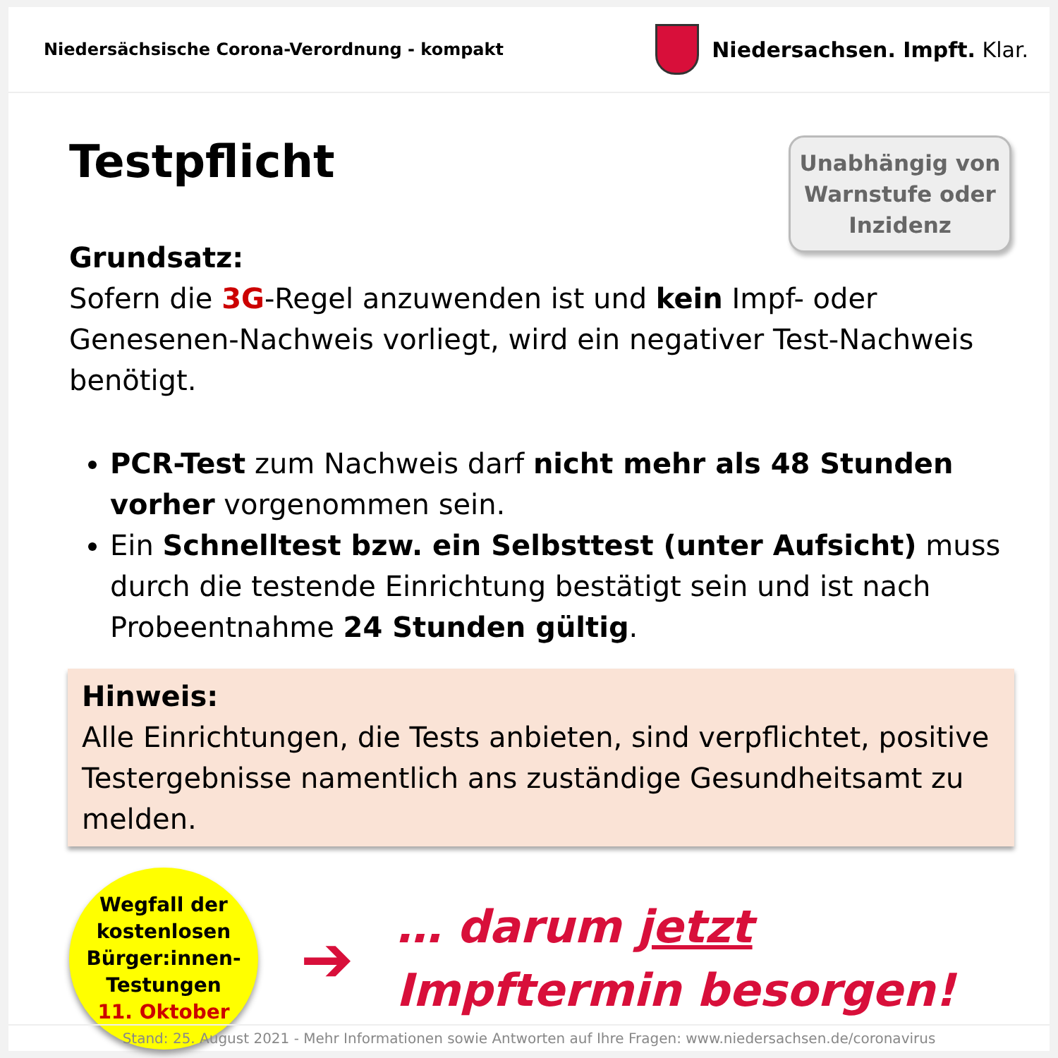Niedersächsische Corona-Verordnung - kompakt
Niedersachsen. Impft. Klar.
Unabhängig von Warnstufe oder Inzidenz
Testpflicht
Grundsatz:
Sofern die 3G-Regel anzuwenden ist und kein Impf- oder Genesenen-Nachweis vorliegt, wird ein negativer Test-Nachweis benötigt.
PCR-Test zum Nachweis darf nicht mehr als 48 Stunden vorher vorgenommen sein.
Ein Schnelltest bzw. ein Selbsttest (unter Aufsicht) muss durch die testende Einrichtung bestätigt sein und ist nach Probeentnahme 24 Stunden gültig.
Hinweis:
Alle Einrichtungen, die Tests anbieten, sind verpflichtet, positive Testergebnisse namentlich ans zuständige Gesundheitsamt zu melden.
Wegfall der
kostenlosen
Bürger:innen-
Testungen
11. Oktober
➔
… darum jetzt
Impftermin besorgen!
Stand: 25. August 2021 - Mehr Informationen sowie Antworten auf Ihre Fragen: www.niedersachsen.de/coronavirus